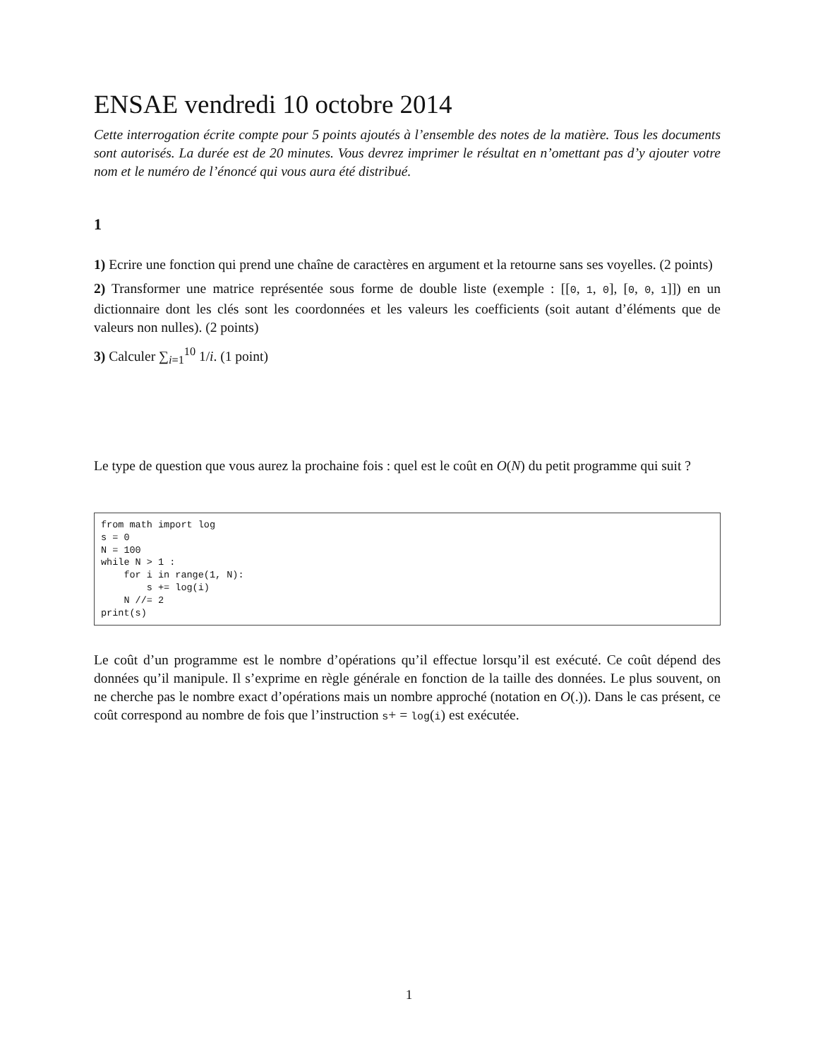ENSAE vendredi 10 octobre 2014
Cette interrogation écrite compte pour 5 points ajoutés à l’ensemble des notes de la matière. Tous les documents sont autorisés. La durée est de 20 minutes. Vous devrez imprimer le résultat en n’omettant pas d’y ajouter votre nom et le numéro de l’énoncé qui vous aura été distribué.
1
1) Ecrire une fonction qui prend une chaîne de caractères en argument et la retourne sans ses voyelles. (2 points)
2) Transformer une matrice représentée sous forme de double liste (exemple : [[0, 1, 0], [0, 0, 1]]) en un dictionnaire dont les clés sont les coordonnées et les valeurs les coefficients (soit autant d’éléments que de valeurs non nulles). (2 points)
3) Calculer ∑<sub>i=1</sub><sup>10</sup> 1/i. (1 point)
Le type de question que vous aurez la prochaine fois : quel est le coût en O(N) du petit programme qui suit ?
from math import log s = 0 N = 100 while N > 1 : for i in range(1, N): s += log(i) N //= 2 print(s)
Le coût d’un programme est le nombre d’opérations qu’il effectue lorsqu’il est exécuté. Ce coût dépend des données qu’il manipule. Il s’exprime en règle générale en fonction de la taille des données. Le plus souvent, on ne cherche pas le nombre exact d’opérations mais un nombre approché (notation en O(.)). Dans le cas présent, ce coût correspond au nombre de fois que l’instruction s+ = log(i) est exécutée.
1